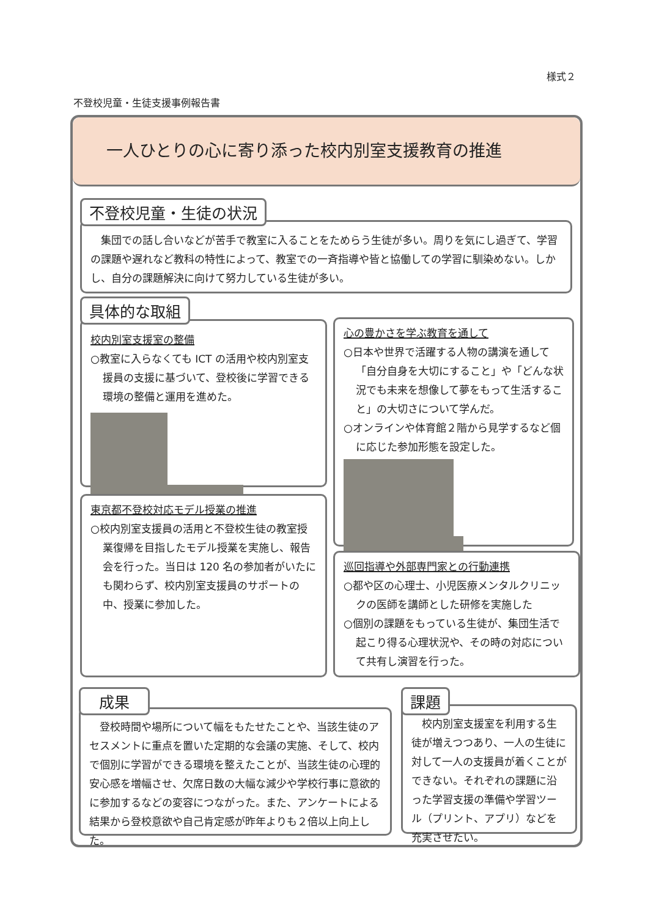様式２
不登校児童・生徒支援事例報告書
一人ひとりの心に寄り添った校内別室支援教育の推進
　集団での話し合いなどが苦手で教室に入ることをためらう生徒が多い。周りを気にし過ぎて、学習の課題や遅れなど教科の特性によって、教室での一斉指導や皆と協働しての学習に馴染めない。しかし、自分の課題解決に向けて努力している生徒が多い。
不登校児童・生徒の状況
校内別室支援室の整備
○教室に入らなくても ICT の活用や校内別室支援員の支援に基づいて、登校後に学習できる環境の整備と運用を進めた。
具体的な取組
心の豊かさを学ぶ教育を通して
○日本や世界で活躍する人物の講演を通して「自分自身を大切にすること」や「どんな状況でも未来を想像して夢をもって生活すること」の大切さについて学んだ。
○オンラインや体育館２階から見学するなど個に応じた参加形態を設定した。
東京都不登校対応モデル授業の推進
○校内別室支援員の活用と不登校生徒の教室授業復帰を目指したモデル授業を実施し、報告会を行った。当日は 120 名の参加者がいたにも関わらず、校内別室支援員のサポートの中、授業に参加した。
巡回指導や外部専門家との行動連携
○都や区の心理士、小児医療メンタルクリニックの医師を講師とした研修を実施した
○個別の課題をもっている生徒が、集団生活で起こり得る心理状況や、その時の対応について共有し演習を行った。
　登校時間や場所について幅をもたせたことや、当該生徒のアセスメントに重点を置いた定期的な会議の実施、そして、校内で個別に学習ができる環境を整えたことが、当該生徒の心理的安心感を増幅させ、欠席日数の大幅な減少や学校行事に意欲的に参加するなどの変容につながった。また、アンケートによる結果から登校意欲や自己肯定感が昨年よりも２倍以上向上した。
成果
　校内別室支援室を利用する生徒が増えつつあり、一人の生徒に対して一人の支援員が着くことができない。それぞれの課題に沿った学習支援の準備や学習ツール（プリント、アプリ）などを充実させたい。
課題